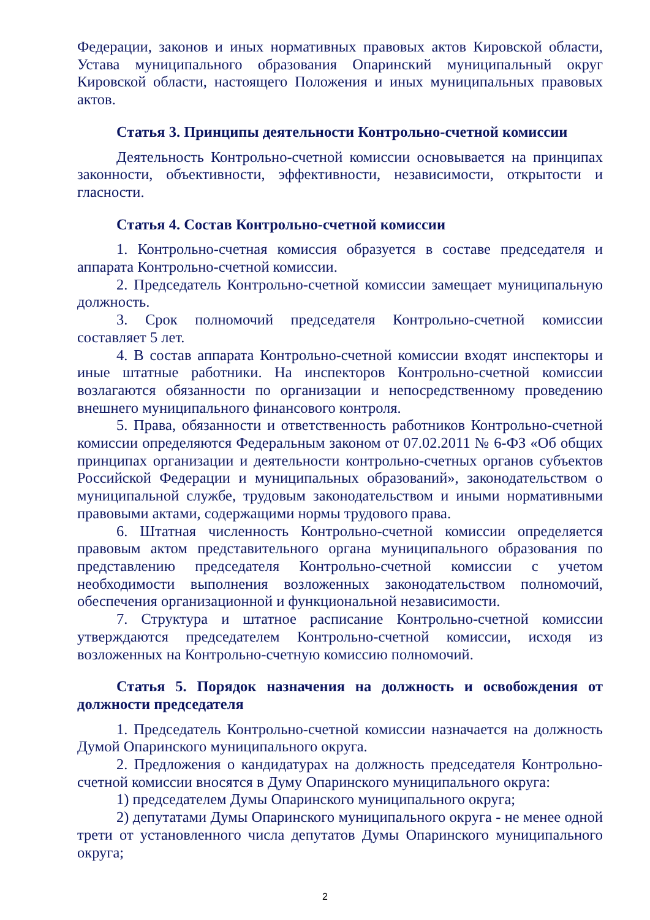Федерации, законов и иных нормативных правовых актов Кировской области, Устава муниципального образования Опаринский муниципальный округ Кировской области, настоящего Положения и иных муниципальных правовых актов.
Статья 3. Принципы деятельности Контрольно-счетной комиссии
Деятельность Контрольно-счетной комиссии основывается на принципах законности, объективности, эффективности, независимости, открытости и гласности.
Статья 4. Состав Контрольно-счетной комиссии
1. Контрольно-счетная комиссия образуется в составе председателя и аппарата Контрольно-счетной комиссии.
2. Председатель Контрольно-счетной комиссии замещает муниципальную должность.
3. Срок полномочий председателя Контрольно-счетной комиссии составляет 5 лет.
4. В состав аппарата Контрольно-счетной комиссии входят инспекторы и иные штатные работники. На инспекторов Контрольно-счетной комиссии возлагаются обязанности по организации и непосредственному проведению внешнего муниципального финансового контроля.
5. Права, обязанности и ответственность работников Контрольно-счетной комиссии определяются Федеральным законом от 07.02.2011 № 6-ФЗ «Об общих принципах организации и деятельности контрольно-счетных органов субъектов Российской Федерации и муниципальных образований», законодательством о муниципальной службе, трудовым законодательством и иными нормативными правовыми актами, содержащими нормы трудового права.
6. Штатная численность Контрольно-счетной комиссии определяется правовым актом представительного органа муниципального образования по представлению председателя Контрольно-счетной комиссии с учетом необходимости выполнения возложенных законодательством полномочий, обеспечения организационной и функциональной независимости.
7. Структура и штатное расписание Контрольно-счетной комиссии утверждаются председателем Контрольно-счетной комиссии, исходя из возложенных на Контрольно-счетную комиссию полномочий.
Статья 5. Порядок назначения на должность и освобождения от должности председателя
1. Председатель Контрольно-счетной комиссии назначается на должность Думой Опаринского муниципального округа.
2. Предложения о кандидатурах на должность председателя Контрольно-счетной комиссии вносятся в Думу Опаринского муниципального округа:
1) председателем Думы Опаринского муниципального округа;
2) депутатами Думы Опаринского муниципального округа - не менее одной трети от установленного числа депутатов Думы Опаринского муниципального округа;
2